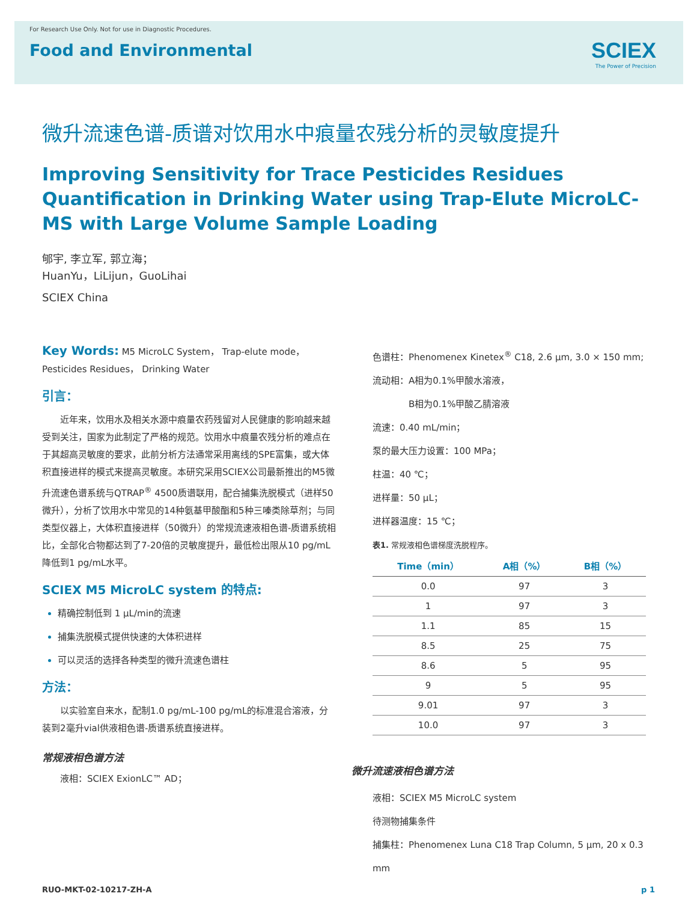For Research Use Only. Not for use in Diagnostic Procedures.
Food and Environmental
SCIEX
The Power of Precision
微升流速色谱-质谱对饮用水中痕量农残分析的灵敏度提升
Improving Sensitivity for Trace Pesticides Residues Quantification in Drinking Water using Trap-Elute MicroLC-MS with Large Volume Sample Loading
郇宇, 李立军, 郭立海；
HuanYu，LiLijun，GuoLihai
SCIEX China
Key Words: M5 MicroLC System， Trap-elute mode， Pesticides Residues， Drinking Water
引言：
近年来，饮用水及相关水源中痕量农药残留对人民健康的影响越来越受到关注，国家为此制定了严格的规范。饮用水中痕量农残分析的难点在于其超高灵敏度的要求，此前分析方法通常采用离线的SPE富集，或大体积直接进样的模式来提高灵敏度。本研究采用SCIEX公司最新推出的M5微升流速色谱系统与QTRAP<sup>®</sup> 4500质谱联用，配合捕集洗脱模式（进样50微升），分析了饮用水中常见的14种氨基甲酸酯和5种三嗪类除草剂；与同类型仪器上，大体积直接进样（50微升）的常规流速液相色谱-质谱系统相比，全部化合物都达到了7-20倍的灵敏度提升，最低检出限从10 pg/mL降低到1 pg/mL水平。
SCIEX M5 MicroLC system 的特点:
精确控制低到 1 μL/min的流速
捕集洗脱模式提供快速的大体积进样
可以灵活的选择各种类型的微升流速色谱柱
方法：
以实验室自来水，配制1.0 pg/mL-100 pg/mL的标准混合溶液，分装到2毫升vial供液相色谱-质谱系统直接进样。
常规液相色谱方法
液相：SCIEX ExionLC™ AD；
色谱柱：Phenomenex Kinetex<sup>®</sup> C18, 2.6 μm, 3.0 × 150 mm;
流动相：A相为0.1%甲酸水溶液，
    B相为0.1%甲酸乙腈溶液
流速：0.40 mL/min；
泵的最大压力设置：100 MPa；
柱温：40 ℃；
进样量：50 μL；
进样器温度：15 ℃；
表1. 常规液相色谱梯度洗脱程序。
| Time（min） | A相（%） | B相（%） |
| --- | --- | --- |
| 0.0 | 97 | 3 |
| 1 | 97 | 3 |
| 1.1 | 85 | 15 |
| 8.5 | 25 | 75 |
| 8.6 | 5 | 95 |
| 9 | 5 | 95 |
| 9.01 | 97 | 3 |
| 10.0 | 97 | 3 |
微升流速液相色谱方法
液相：SCIEX M5 MicroLC system
待测物捕集条件
捕集柱：Phenomenex Luna C18 Trap Column, 5 μm, 20 x 0.3 mm
RUO-MKT-02-10217-ZH-A p 1